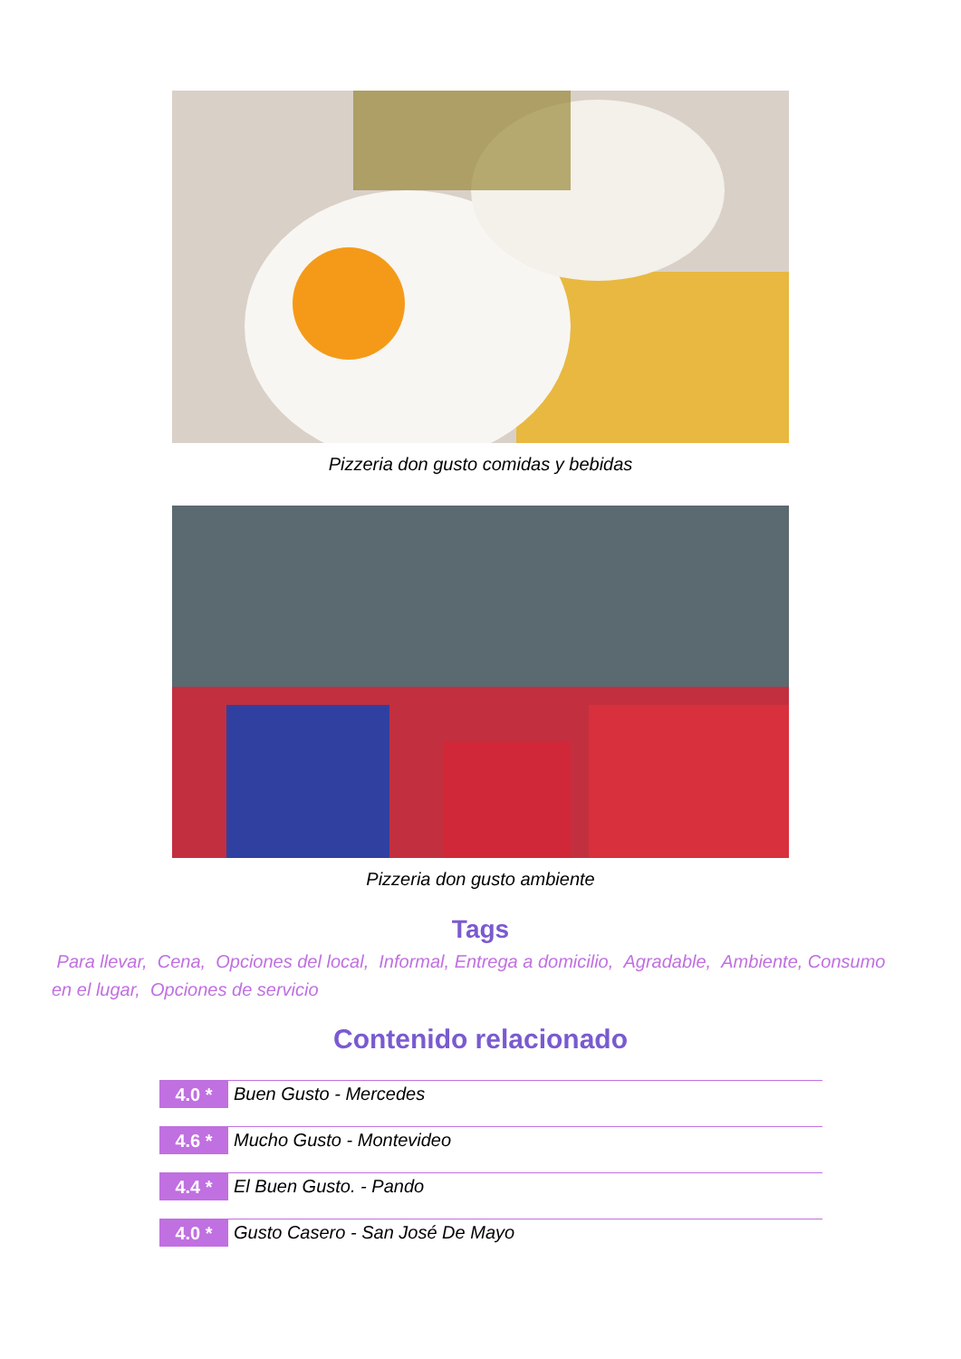Pizzeria don gusto comidas y bebidas
Pizzeria don gusto ambiente
Tags
Para llevar, Cena, Opciones del local, Informal, Entrega a domicilio, Agradable, Ambiente, Consumo en el lugar, Opciones de servicio
Contenido relacionado
4.0 *
Buen Gusto - Mercedes
4.6 *
Mucho Gusto - Montevideo
4.4 *
El Buen Gusto. - Pando
4.0 *
Gusto Casero - San José De Mayo